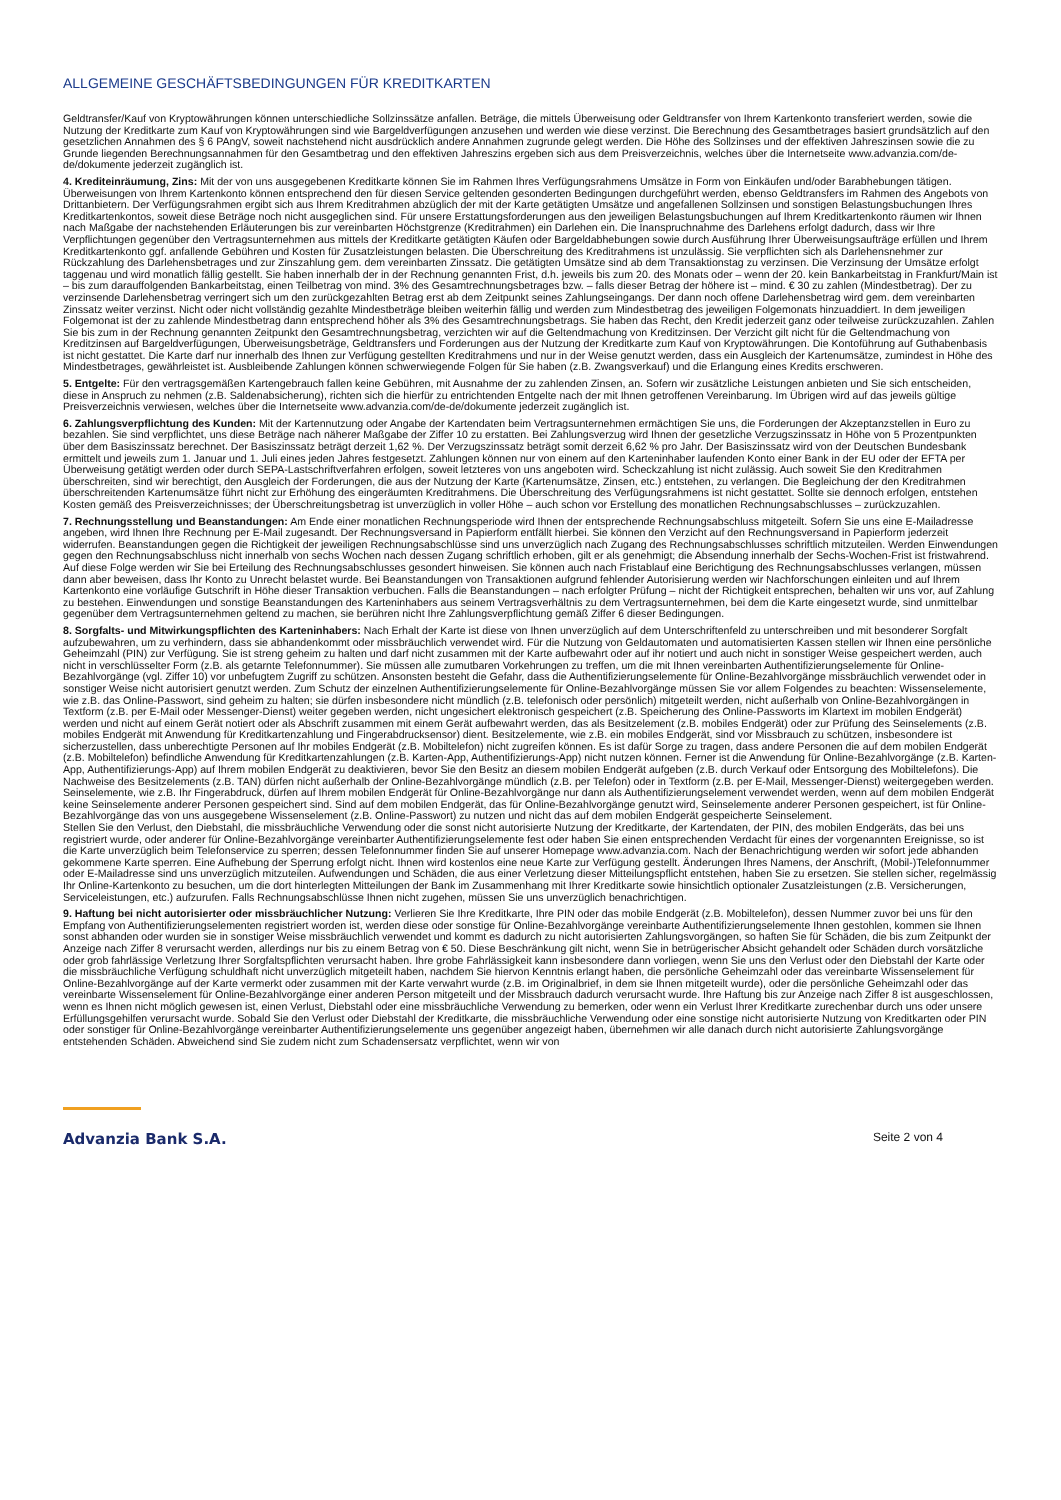ALLGEMEINE GESCHÄFTSBEDINGUNGEN FÜR KREDITKARTEN
Geldtransfer/Kauf von Kryptowährungen können unterschiedliche Sollzinssätze anfallen. Beträge, die mittels Überweisung oder Geldtransfer von Ihrem Kartenkonto transferiert werden, sowie die Nutzung der Kreditkarte zum Kauf von Kryptowährungen sind wie Bargeldverfügungen anzusehen und werden wie diese verzinst. Die Berechnung des Gesamtbetrages basiert grundsätzlich auf den gesetzlichen Annahmen des § 6 PAngV, soweit nachstehend nicht ausdrücklich andere Annahmen zugrunde gelegt werden. Die Höhe des Sollzinses und der effektiven Jahreszinsen sowie die zu Grunde liegenden Berechnungsannahmen für den Gesamtbetrag und den effektiven Jahreszins ergeben sich aus dem Preisverzeichnis, welches über die Internetseite www.advanzia.com/de-de/dokumente jederzeit zugänglich ist.
4. Krediteinräumung, Zins: Mit der von uns ausgegebenen Kreditkarte können Sie im Rahmen Ihres Verfügungsrahmens Umsätze in Form von Einkäufen und/oder Barabhebungen tätigen. Überweisungen von Ihrem Kartenkonto können entsprechend den für diesen Service geltenden gesonderten Bedingungen durchgeführt werden, ebenso Geldtransfers im Rahmen des Angebots von Drittanbietern. Der Verfügungsrahmen ergibt sich aus Ihrem Kreditrahmen abzüglich der mit der Karte getätigten Umsätze und angefallenen Sollzinsen und sonstigen Belastungsbuchungen Ihres Kreditkartenkontos, soweit diese Beträge noch nicht ausgeglichen sind. Für unsere Erstattungsforderungen aus den jeweiligen Belastungsbuchungen auf Ihrem Kreditkartenkonto räumen wir Ihnen nach Maßgabe der nachstehenden Erläuterungen bis zur vereinbarten Höchstgrenze (Kreditrahmen) ein Darlehen ein. Die Inanspruchnahme des Darlehens erfolgt dadurch, dass wir Ihre Verpflichtungen gegenüber den Vertragsunternehmen aus mittels der Kreditkarte getätigten Käufen oder Bargeldabhebungen sowie durch Ausführung Ihrer Überweisungsaufträge erfüllen und Ihrem Kreditkartenkonto ggf. anfallende Gebühren und Kosten für Zusatzleistungen belasten. Die Überschreitung des Kreditrahmens ist unzulässig. Sie verpflichten sich als Darlehensnehmer zur Rückzahlung des Darlehensbetrages und zur Zinszahlung gem. dem vereinbarten Zinssatz. Die getätigten Umsätze sind ab dem Transaktionstag zu verzinsen. Die Verzinsung der Umsätze erfolgt taggenau und wird monatlich fällig gestellt. Sie haben innerhalb der in der Rechnung genannten Frist, d.h. jeweils bis zum 20. des Monats oder – wenn der 20. kein Bankarbeitstag in Frankfurt/Main ist – bis zum darauffolgenden Bankarbeitstag, einen Teilbetrag von mind. 3% des Gesamtrechnungsbetrages bzw. – falls dieser Betrag der höhere ist – mind. € 30 zu zahlen (Mindestbetrag). Der zu verzinsende Darlehensbetrag verringert sich um den zurückgezahlten Betrag erst ab dem Zeitpunkt seines Zahlungseingangs. Der dann noch offene Darlehensbetrag wird gem. dem vereinbarten Zinssatz weiter verzinst. Nicht oder nicht vollständig gezahlte Mindestbeträge bleiben weiterhin fällig und werden zum Mindestbetrag des jeweiligen Folgemonats hinzuaddiert. In dem jeweiligen Folgemonat ist der zu zahlende Mindestbetrag dann entsprechend höher als 3% des Gesamtrechnungsbetrags. Sie haben das Recht, den Kredit jederzeit ganz oder teilweise zurückzuzahlen. Zahlen Sie bis zum in der Rechnung genannten Zeitpunkt den Gesamtrechnungsbetrag, verzichten wir auf die Geltendmachung von Kreditzinsen. Der Verzicht gilt nicht für die Geltendmachung von Kreditzinsen auf Bargeldverfügungen, Überweisungsbeträge, Geldtransfers und Forderungen aus der Nutzung der Kreditkarte zum Kauf von Kryptowährungen. Die Kontoführung auf Guthabenbasis ist nicht gestattet. Die Karte darf nur innerhalb des Ihnen zur Verfügung gestellten Kreditrahmens und nur in der Weise genutzt werden, dass ein Ausgleich der Kartenumsätze, zumindest in Höhe des Mindestbetrages, gewährleistet ist. Ausbleibende Zahlungen können schwerwiegende Folgen für Sie haben (z.B. Zwangsverkauf) und die Erlangung eines Kredits erschweren.
5. Entgelte: Für den vertragsgemäßen Kartengebrauch fallen keine Gebühren, mit Ausnahme der zu zahlenden Zinsen, an. Sofern wir zusätzliche Leistungen anbieten und Sie sich entscheiden, diese in Anspruch zu nehmen (z.B. Saldenabsicherung), richten sich die hierfür zu entrichtenden Entgelte nach der mit Ihnen getroffenen Vereinbarung. Im Übrigen wird auf das jeweils gültige Preisverzeichnis verwiesen, welches über die Internetseite www.advanzia.com/de-de/dokumente jederzeit zugänglich ist.
6. Zahlungsverpflichtung des Kunden: Mit der Kartennutzung oder Angabe der Kartendaten beim Vertragsunternehmen ermächtigen Sie uns, die Forderungen der Akzeptanzstellen in Euro zu bezahlen. Sie sind verpflichtet, uns diese Beträge nach näherer Maßgabe der Ziffer 10 zu erstatten. Bei Zahlungsverzug wird Ihnen der gesetzliche Verzugszinssatz in Höhe von 5 Prozentpunkten über dem Basiszinssatz berechnet. Der Basiszinssatz beträgt derzeit 1,62 %. Der Verzugszinssatz beträgt somit derzeit 6,62 % pro Jahr. Der Basiszinssatz wird von der Deutschen Bundesbank ermittelt und jeweils zum 1. Januar und 1. Juli eines jeden Jahres festgesetzt. Zahlungen können nur von einem auf den Karteninhaber laufenden Konto einer Bank in der EU oder der EFTA per Überweisung getätigt werden oder durch SEPA-Lastschriftverfahren erfolgen, soweit letzteres von uns angeboten wird. Scheckzahlung ist nicht zulässig. Auch soweit Sie den Kreditrahmen überschreiten, sind wir berechtigt, den Ausgleich der Forderungen, die aus der Nutzung der Karte (Kartenumsätze, Zinsen, etc.) entstehen, zu verlangen. Die Begleichung der den Kreditrahmen überschreitenden Kartenumsätze führt nicht zur Erhöhung des eingeräumten Kreditrahmens. Die Überschreitung des Verfügungsrahmens ist nicht gestattet. Sollte sie dennoch erfolgen, entstehen Kosten gemäß des Preisverzeichnisses; der Überschreitungsbetrag ist unverzüglich in voller Höhe – auch schon vor Erstellung des monatlichen Rechnungsabschlusses – zurückzuzahlen.
7. Rechnungsstellung und Beanstandungen: Am Ende einer monatlichen Rechnungsperiode wird Ihnen der entsprechende Rechnungsabschluss mitgeteilt. Sofern Sie uns eine E-Mailadresse angeben, wird Ihnen Ihre Rechnung per E-Mail zugesandt. Der Rechnungsversand in Papierform entfällt hierbei. Sie können den Verzicht auf den Rechnungsversand in Papierform jederzeit widerrufen. Beanstandungen gegen die Richtigkeit der jeweiligen Rechnungsabschlüsse sind uns unverzüglich nach Zugang des Rechnungsabschlusses schriftlich mitzuteilen. Werden Einwendungen gegen den Rechnungsabschluss nicht innerhalb von sechs Wochen nach dessen Zugang schriftlich erhoben, gilt er als genehmigt; die Absendung innerhalb der Sechs-Wochen-Frist ist fristwahrend. Auf diese Folge werden wir Sie bei Erteilung des Rechnungsabschlusses gesondert hinweisen. Sie können auch nach Fristablauf eine Berichtigung des Rechnungsabschlusses verlangen, müssen dann aber beweisen, dass Ihr Konto zu Unrecht belastet wurde. Bei Beanstandungen von Transaktionen aufgrund fehlender Autorisierung werden wir Nachforschungen einleiten und auf Ihrem Kartenkonto eine vorläufige Gutschrift in Höhe dieser Transaktion verbuchen. Falls die Beanstandungen – nach erfolgter Prüfung – nicht der Richtigkeit entsprechen, behalten wir uns vor, auf Zahlung zu bestehen. Einwendungen und sonstige Beanstandungen des Karteninhabers aus seinem Vertragsverhältnis zu dem Vertragsunternehmen, bei dem die Karte eingesetzt wurde, sind unmittelbar gegenüber dem Vertragsunternehmen geltend zu machen, sie berühren nicht Ihre Zahlungsverpflichtung gemäß Ziffer 6 dieser Bedingungen.
8. Sorgfalts- und Mitwirkungspflichten des Karteninhabers: Nach Erhalt der Karte ist diese von Ihnen unverzüglich auf dem Unterschriftenfeld zu unterschreiben und mit besonderer Sorgfalt aufzubewahren, um zu verhindern, dass sie abhandenkommt oder missbräuchlich verwendet wird. Für die Nutzung von Geldautomaten und automatisierten Kassen stellen wir Ihnen eine persönliche Geheimzahl (PIN) zur Verfügung. Sie ist streng geheim zu halten und darf nicht zusammen mit der Karte aufbewahrt oder auf ihr notiert und auch nicht in sonstiger Weise gespeichert werden, auch nicht in verschlüsselter Form (z.B. als getarnte Telefonnummer). Sie müssen alle zumutbaren Vorkehrungen zu treffen, um die mit Ihnen vereinbarten Authentifizierungselemente für Online-Bezahlvorgänge (vgl. Ziffer 10) vor unbefugtem Zugriff zu schützen. Ansonsten besteht die Gefahr, dass die Authentifizierungselemente für Online-Bezahlvorgänge missbräuchlich verwendet oder in sonstiger Weise nicht autorisiert genutzt werden. Zum Schutz der einzelnen Authentifizierungselemente für Online-Bezahlvorgänge müssen Sie vor allem Folgendes zu beachten: Wissenselemente, wie z.B. das Online-Passwort, sind geheim zu halten; sie dürfen insbesondere nicht mündlich (z.B. telefonisch oder persönlich) mitgeteilt werden, nicht außerhalb von Online-Bezahlvorgängen in Textform (z.B. per E-Mail oder Messenger-Dienst) weiter gegeben werden, nicht ungesichert elektronisch gespeichert (z.B. Speicherung des Online-Passworts im Klartext im mobilen Endgerät) werden und nicht auf einem Gerät notiert oder als Abschrift zusammen mit einem Gerät aufbewahrt werden, das als Besitzelement (z.B. mobiles Endgerät) oder zur Prüfung des Seinselements (z.B. mobiles Endgerät mit Anwendung für Kreditkartenzahlung und Fingerabdrucksensor) dient. Besitzelemente, wie z.B. ein mobiles Endgerät, sind vor Missbrauch zu schützen, insbesondere ist sicherzustellen, dass unberechtigte Personen auf Ihr mobiles Endgerät (z.B. Mobiltelefon) nicht zugreifen können. Es ist dafür Sorge zu tragen, dass andere Personen die auf dem mobilen Endgerät (z.B. Mobiltelefon) befindliche Anwendung für Kreditkartenzahlungen (z.B. Karten-App, Authentifizierungs-App) nicht nutzen können. Ferner ist die Anwendung für Online-Bezahlvorgänge (z.B. Karten-App, Authentifizierungs-App) auf Ihrem mobilen Endgerät zu deaktivieren, bevor Sie den Besitz an diesem mobilen Endgerät aufgeben (z.B. durch Verkauf oder Entsorgung des Mobiltelefons). Die Nachweise des Besitzelements (z.B. TAN) dürfen nicht außerhalb der Online-Bezahlvorgänge mündlich (z.B. per Telefon) oder in Textform (z.B. per E-Mail, Messenger-Dienst) weitergegeben werden. Seinselemente, wie z.B. Ihr Fingerabdruck, dürfen auf Ihrem mobilen Endgerät für Online-Bezahlvorgänge nur dann als Authentifizierungselement verwendet werden, wenn auf dem mobilen Endgerät keine Seinselemente anderer Personen gespeichert sind. Sind auf dem mobilen Endgerät, das für Online-Bezahlvorgänge genutzt wird, Seinselemente anderer Personen gespeichert, ist für Online-Bezahlvorgänge das von uns ausgegebene Wissenselement (z.B. Online-Passwort) zu nutzen und nicht das auf dem mobilen Endgerät gespeicherte Seinselement.
Stellen Sie den Verlust, den Diebstahl, die missbräuchliche Verwendung oder die sonst nicht autorisierte Nutzung der Kreditkarte, der Kartendaten, der PIN, des mobilen Endgeräts, das bei uns registriert wurde, oder anderer für Online-Bezahlvorgänge vereinbarter Authentifizierungselemente fest oder haben Sie einen entsprechenden Verdacht für eines der vorgenannten Ereignisse, so ist die Karte unverzüglich beim Telefonservice zu sperren; dessen Telefonnummer finden Sie auf unserer Homepage www.advanzia.com. Nach der Benachrichtigung werden wir sofort jede abhanden gekommene Karte sperren. Eine Aufhebung der Sperrung erfolgt nicht. Ihnen wird kostenlos eine neue Karte zur Verfügung gestellt. Änderungen Ihres Namens, der Anschrift, (Mobil-)Telefonnummer oder E-Mailadresse sind uns unverzüglich mitzuteilen. Aufwendungen und Schäden, die aus einer Verletzung dieser Mitteilungspflicht entstehen, haben Sie zu ersetzen. Sie stellen sicher, regelmässig Ihr Online-Kartenkonto zu besuchen, um die dort hinterlegten Mitteilungen der Bank im Zusammenhang mit Ihrer Kreditkarte sowie hinsichtlich optionaler Zusatzleistungen (z.B. Versicherungen, Serviceleistungen, etc.) aufzurufen. Falls Rechnungsabschlüsse Ihnen nicht zugehen, müssen Sie uns unverzüglich benachrichtigen.
9. Haftung bei nicht autorisierter oder missbräuchlicher Nutzung: Verlieren Sie Ihre Kreditkarte, Ihre PIN oder das mobile Endgerät (z.B. Mobiltelefon), dessen Nummer zuvor bei uns für den Empfang von Authentifizierungselementen registriert worden ist, werden diese oder sonstige für Online-Bezahlvorgänge vereinbarte Authentifizierungselemente Ihnen gestohlen, kommen sie Ihnen sonst abhanden oder wurden sie in sonstiger Weise missbräuchlich verwendet und kommt es dadurch zu nicht autorisierten Zahlungsvorgängen, so haften Sie für Schäden, die bis zum Zeitpunkt der Anzeige nach Ziffer 8 verursacht werden, allerdings nur bis zu einem Betrag von € 50. Diese Beschränkung gilt nicht, wenn Sie in betrügerischer Absicht gehandelt oder Schäden durch vorsätzliche oder grob fahrlässige Verletzung Ihrer Sorgfaltspflichten verursacht haben. Ihre grobe Fahrlässigkeit kann insbesondere dann vorliegen, wenn Sie uns den Verlust oder den Diebstahl der Karte oder die missbräuchliche Verfügung schuldhaft nicht unverzüglich mitgeteilt haben, nachdem Sie hiervon Kenntnis erlangt haben, die persönliche Geheimzahl oder das vereinbarte Wissenselement für Online-Bezahlvorgänge auf der Karte vermerkt oder zusammen mit der Karte verwahrt wurde (z.B. im Originalbrief, in dem sie Ihnen mitgeteilt wurde), oder die persönliche Geheimzahl oder das vereinbarte Wissenselement für Online-Bezahlvorgänge einer anderen Person mitgeteilt und der Missbrauch dadurch verursacht wurde. Ihre Haftung bis zur Anzeige nach Ziffer 8 ist ausgeschlossen, wenn es Ihnen nicht möglich gewesen ist, einen Verlust, Diebstahl oder eine missbräuchliche Verwendung zu bemerken, oder wenn ein Verlust Ihrer Kreditkarte zurechenbar durch uns oder unsere Erfüllungsgehilfen verursacht wurde. Sobald Sie den Verlust oder Diebstahl der Kreditkarte, die missbräuchliche Verwendung oder eine sonstige nicht autorisierte Nutzung von Kreditkarten oder PIN oder sonstiger für Online-Bezahlvorgänge vereinbarter Authentifizierungselemente uns gegenüber angezeigt haben, übernehmen wir alle danach durch nicht autorisierte Zahlungsvorgänge entstehenden Schäden. Abweichend sind Sie zudem nicht zum Schadensersatz verpflichtet, wenn wir von
Advanzia Bank S.A. Seite 2 von 4